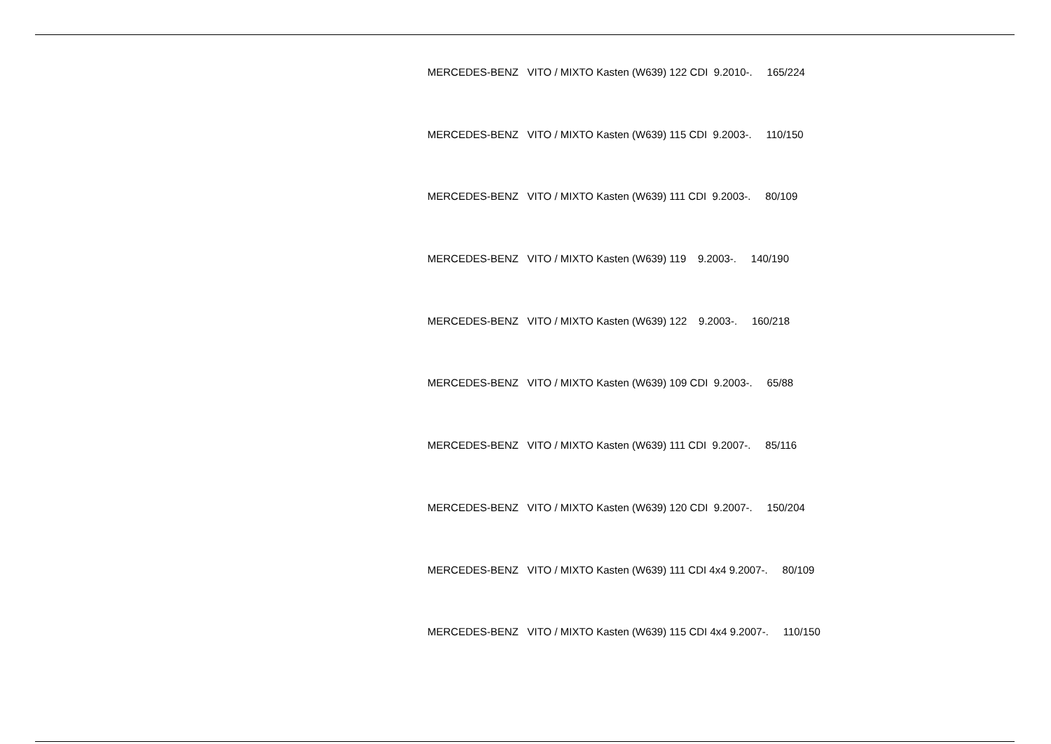MERCEDES-BENZ VITO / MIXTO Kasten (W639) 122 CDI 9.2010-. 165/224
MERCEDES-BENZ VITO / MIXTO Kasten (W639) 115 CDI 9.2003-. 110/150
MERCEDES-BENZ VITO / MIXTO Kasten (W639) 111 CDI 9.2003-. 80/109
MERCEDES-BENZ VITO / MIXTO Kasten (W639) 119 9.2003-. 140/190
MERCEDES-BENZ VITO / MIXTO Kasten (W639) 122 9.2003-. 160/218
MERCEDES-BENZ VITO / MIXTO Kasten (W639) 109 CDI 9.2003-. 65/88
MERCEDES-BENZ VITO / MIXTO Kasten (W639) 111 CDI 9.2007-. 85/116
MERCEDES-BENZ VITO / MIXTO Kasten (W639) 120 CDI 9.2007-. 150/204
MERCEDES-BENZ VITO / MIXTO Kasten (W639) 111 CDI 4x4 9.2007-. 80/109
MERCEDES-BENZ VITO / MIXTO Kasten (W639) 115 CDI 4x4 9.2007-. 110/150